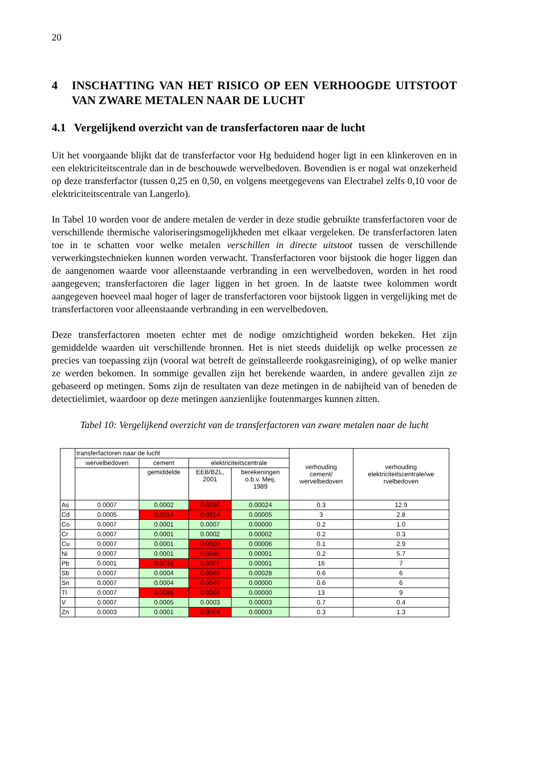20
4 INSCHATTING VAN HET RISICO OP EEN VERHOOGDE UITSTOOT VAN ZWARE METALEN NAAR DE LUCHT
4.1 Vergelijkend overzicht van de transferfactoren naar de lucht
Uit het voorgaande blijkt dat de transferfactor voor Hg beduidend hoger ligt in een klinkeroven en in een elektriciteitscentrale dan in de beschouwde wervelbedoven. Bovendien is er nogal wat onzekerheid op deze transferfactor (tussen 0,25 en 0,50, en volgens meetgegevens van Electrabel zelfs 0,10 voor de elektriciteitscentrale van Langerlo).
In Tabel 10 worden voor de andere metalen de verder in deze studie gebruikte transferfactoren voor de verschillende thermische valoriseringsmogelijkheden met elkaar vergeleken. De transferfactoren laten toe in te schatten voor welke metalen verschillen in directe uitstoot tussen de verschillende verwerkingstechnieken kunnen worden verwacht. Transferfactoren voor bijstook die hoger liggen dan de aangenomen waarde voor alleenstaande verbranding in een wervelbedoven, worden in het rood aangegeven; transferfactoren die lager liggen in het groen. In de laatste twee kolommen wordt aangegeven hoeveel maal hoger of lager de transferfactoren voor bijstook liggen in vergelijking met de transferfactoren voor alleenstaande verbranding in een wervelbedoven.
Deze transferfactoren moeten echter met de nodige omzichtigheid worden bekeken. Het zijn gemiddelde waarden uit verschillende bronnen. Het is niet steeds duidelijk op welke processen ze precies van toepassing zijn (vooral wat betreft de geïnstalleerde rookgasreiniging), of op welke manier ze werden bekomen. In sommige gevallen zijn het berekende waarden, in andere gevallen zijn ze gebaseerd op metingen. Soms zijn de resultaten van deze metingen in de nabijheid van of beneden de detectielimiet, waardoor op deze metingen aanzienlijke foutenmarges kunnen zitten.
Tabel 10: Vergelijkend overzicht van de transferfactoren van zware metalen naar de lucht
| | transferfactoren naar de lucht | | | | verhouding cement/ wervelbedoven | verhouding elektriciteitscentrale/we rvelbedoven |
| --- | --- | --- | --- | --- | --- | --- |
| | wervelbedoven | cement | elektriciteitscentrale | | | |
| | | gemiddelde | EEB/BZL, 2001 | berekeningen o.b.v. Meij, 1989 | | |
| As | 0.0007 | 0.0002 | 0.0090 | 0.00024 | 0.3 | 12.9 |
| Cd | 0.0005 | 0.0014 | 0.0014 | 0.00005 | 3 | 2.8 |
| Co | 0.0007 | 0.0001 | 0.0007 | 0.00000 | 0.2 | 1.0 |
| Cr | 0.0007 | 0.0001 | 0.0002 | 0.00002 | 0.2 | 0.3 |
| Cu | 0.0007 | 0.0001 | 0.0020 | 0.00006 | 0.1 | 2.9 |
| Ni | 0.0007 | 0.0001 | 0.0040 | 0.00001 | 0.2 | 5.7 |
| Pb | 0.0001 | 0.0016 | 0.0007 | 0.00001 | 16 | 7 |
| Sb | 0.0007 | 0.0004 | 0.0040 | 0.00028 | 0.6 | 6 |
| Sn | 0.0007 | 0.0004 | 0.0040 | 0.00000 | 0.6 | 6 |
| Tl | 0.0007 | 0.0088 | 0.0060 | 0.00000 | 13 | 9 |
| V | 0.0007 | 0.0005 | 0.0003 | 0.00003 | 0.7 | 0.4 |
| Zn | 0.0003 | 0.0001 | 0.0004 | 0.00003 | 0.3 | 1.3 |